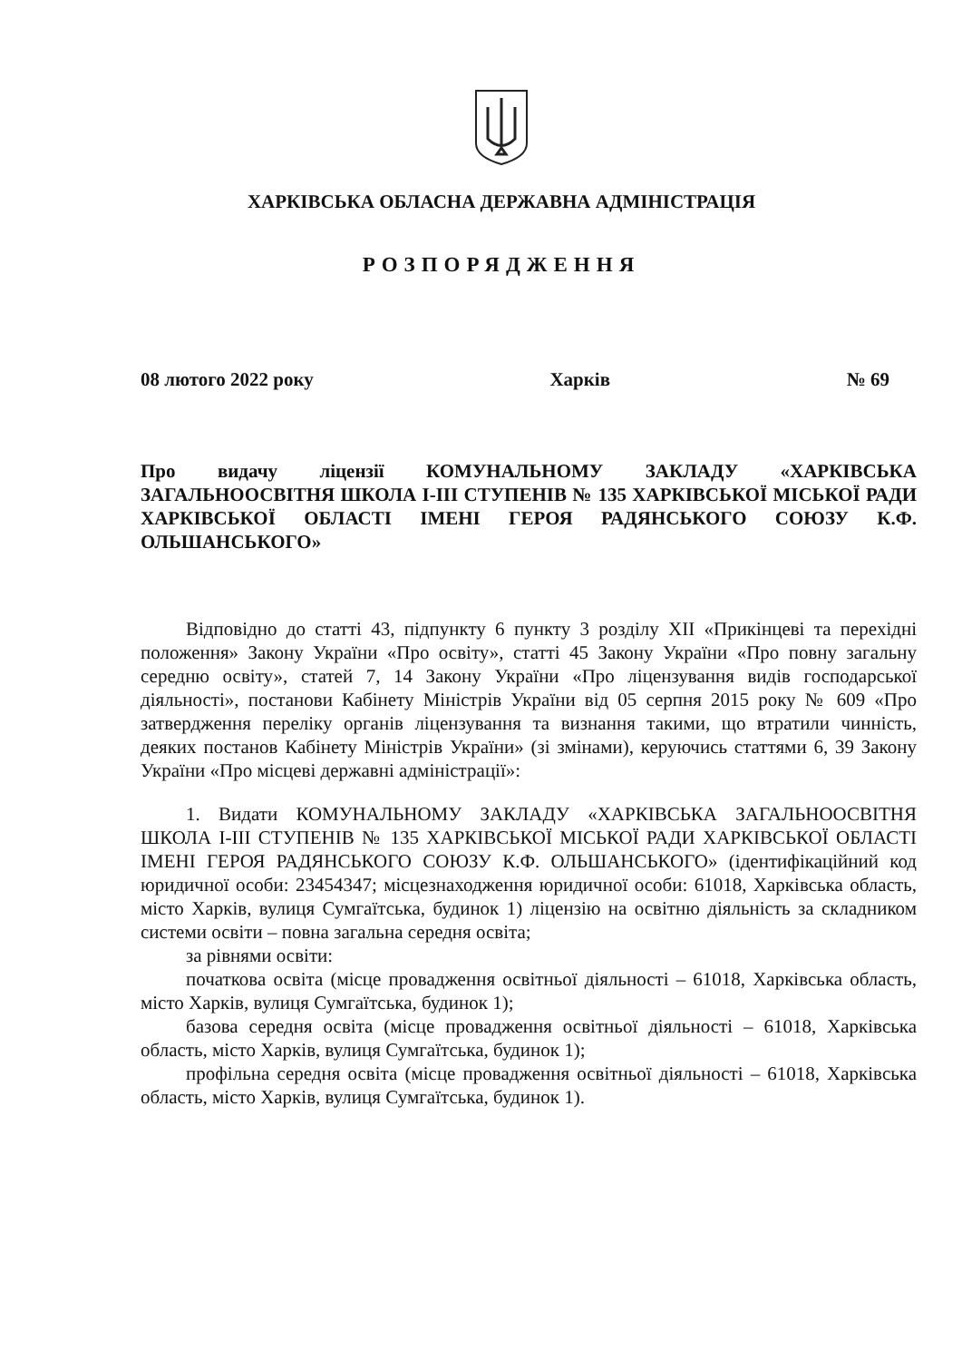ХАРКІВСЬКА ОБЛАСНА ДЕРЖАВНА АДМІНІСТРАЦІЯ
РОЗПОРЯДЖЕННЯ
08 лютого 2022 року Харків № 69
Про видачу ліцензії КОМУНАЛЬНОМУ ЗАКЛАДУ «ХАРКІВСЬКА ЗАГАЛЬНООСВІТНЯ ШКОЛА І-ІІІ СТУПЕНІВ № 135 ХАРКІВСЬКОЇ МІСЬКОЇ РАДИ ХАРКІВСЬКОЇ ОБЛАСТІ ІМЕНІ ГЕРОЯ РАДЯНСЬКОГО СОЮЗУ К.Ф. ОЛЬШАНСЬКОГО»
Відповідно до статті 43, підпункту 6 пункту 3 розділу XII «Прикінцеві та перехідні положення» Закону України «Про освіту», статті 45 Закону України «Про повну загальну середню освіту», статей 7, 14 Закону України «Про ліцензування видів господарської діяльності», постанови Кабінету Міністрів України від 05 серпня 2015 року № 609 «Про затвердження переліку органів ліцензування та визнання такими, що втратили чинність, деяких постанов Кабінету Міністрів України» (зі змінами), керуючись статтями 6, 39 Закону України «Про місцеві державні адміністрації»:
1. Видати КОМУНАЛЬНОМУ ЗАКЛАДУ «ХАРКІВСЬКА ЗАГАЛЬНООСВІТНЯ ШКОЛА І-ІІІ СТУПЕНІВ № 135 ХАРКІВСЬКОЇ МІСЬКОЇ РАДИ ХАРКІВСЬКОЇ ОБЛАСТІ ІМЕНІ ГЕРОЯ РАДЯНСЬКОГО СОЮЗУ К.Ф. ОЛЬШАНСЬКОГО» (ідентифікаційний код юридичної особи: 23454347; місцезнаходження юридичної особи: 61018, Харківська область, місто Харків, вулиця Сумгаїтська, будинок 1) ліцензію на освітню діяльність за складником системи освіти – повна загальна середня освіта;
за рівнями освіти:
початкова освіта (місце провадження освітньої діяльності – 61018, Харківська область, місто Харків, вулиця Сумгаїтська, будинок 1);
базова середня освіта (місце провадження освітньої діяльності – 61018, Харківська область, місто Харків, вулиця Сумгаїтська, будинок 1);
профільна середня освіта (місце провадження освітньої діяльності – 61018, Харківська область, місто Харків, вулиця Сумгаїтська, будинок 1).